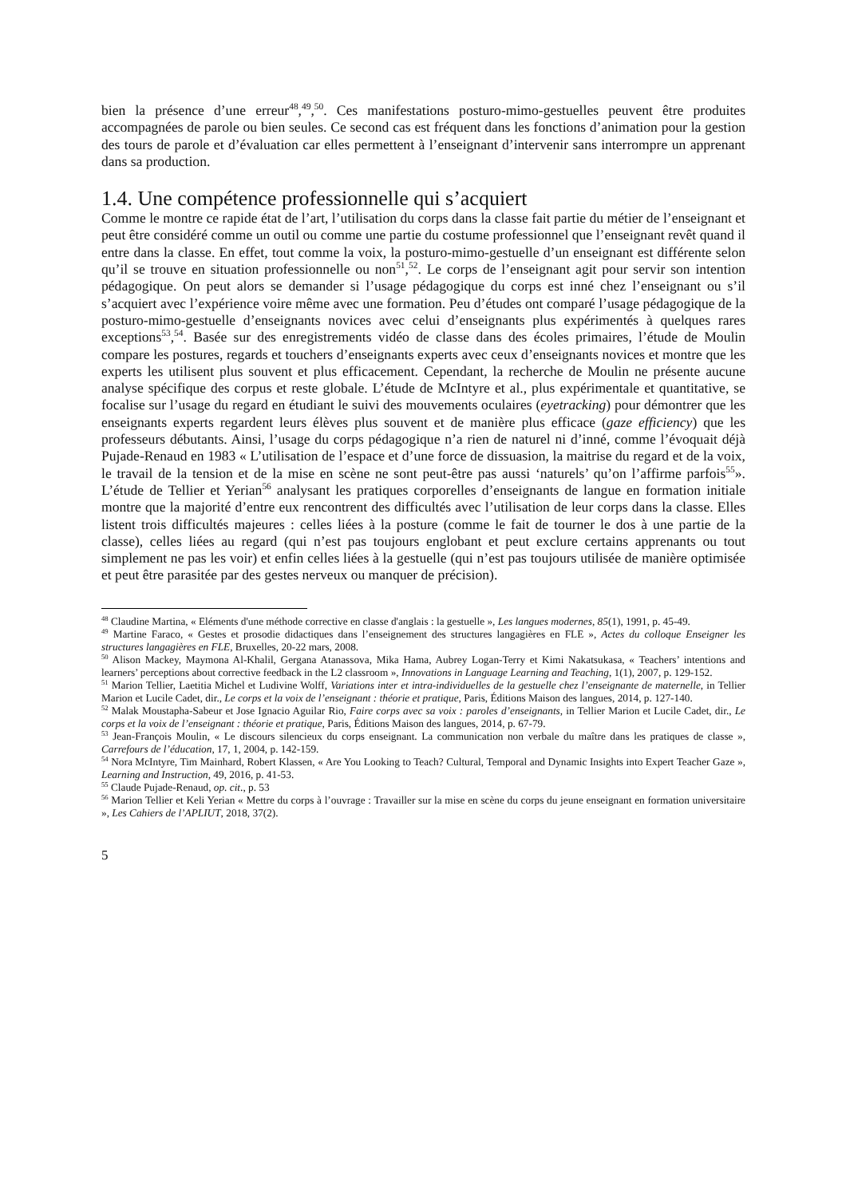bien la présence d’une erreur<sup>48</sup>,<sup>49</sup>,<sup>50</sup>. Ces manifestations posturo-mimo-gestuelles peuvent être produites accompagnées de parole ou bien seules. Ce second cas est fréquent dans les fonctions d’animation pour la gestion des tours de parole et d’évaluation car elles permettent à l’enseignant d’intervenir sans interrompre un apprenant dans sa production.
1.4. Une compétence professionnelle qui s’acquiert
Comme le montre ce rapide état de l’art, l’utilisation du corps dans la classe fait partie du métier de l’enseignant et peut être considéré comme un outil ou comme une partie du costume professionnel que l’enseignant revêt quand il entre dans la classe. En effet, tout comme la voix, la posturo-mimo-gestuelle d’un enseignant est différente selon qu’il se trouve en situation professionnelle ou non<sup>51</sup>,<sup>52</sup>. Le corps de l’enseignant agit pour servir son intention pédagogique. On peut alors se demander si l’usage pédagogique du corps est inné chez l’enseignant ou s’il s’acquiert avec l’expérience voire même avec une formation. Peu d’études ont comparé l’usage pédagogique de la posturo-mimo-gestuelle d’enseignants novices avec celui d’enseignants plus expérimentés à quelques rares exceptions<sup>53</sup>,<sup>54</sup>. Basée sur des enregistrements vidéo de classe dans des écoles primaires, l’étude de Moulin compare les postures, regards et touchers d’enseignants experts avec ceux d’enseignants novices et montre que les experts les utilisent plus souvent et plus efficacement. Cependant, la recherche de Moulin ne présente aucune analyse spécifique des corpus et reste globale. L’étude de McIntyre et al., plus expérimentale et quantitative, se focalise sur l’usage du regard en étudiant le suivi des mouvements oculaires (eyetracking) pour démontrer que les enseignants experts regardent leurs élèves plus souvent et de manière plus efficace (gaze efficiency) que les professeurs débutants. Ainsi, l’usage du corps pédagogique n’a rien de naturel ni d’inné, comme l’évoquait déjà Pujade-Renaud en 1983 « L’utilisation de l’espace et d’une force de dissuasion, la maitrise du regard et de la voix, le travail de la tension et de la mise en scène ne sont peut-être pas aussi ‘naturels’ qu’on l’affirme parfois<sup>55</sup>». L’étude de Tellier et Yerian<sup>56</sup> analysant les pratiques corporelles d’enseignants de langue en formation initiale montre que la majorité d’entre eux rencontrent des difficultés avec l’utilisation de leur corps dans la classe. Elles listent trois difficultés majeures : celles liées à la posture (comme le fait de tourner le dos à une partie de la classe), celles liées au regard (qui n’est pas toujours englobant et peut exclure certains apprenants ou tout simplement ne pas les voir) et enfin celles liées à la gestuelle (qui n’est pas toujours utilisée de manière optimisée et peut être parasitée par des gestes nerveux ou manquer de précision).
<sup>48</sup> Claudine Martina, « Eléments d'une méthode corrective en classe d'anglais : la gestuelle », Les langues modernes, 85(1), 1991, p. 45-49.
<sup>49</sup> Martine Faraco, « Gestes et prosodie didactiques dans l’enseignement des structures langagières en FLE », Actes du colloque Enseigner les structures langagières en FLE, Bruxelles, 20-22 mars, 2008.
<sup>50</sup> Alison Mackey, Maymona Al-Khalil, Gergana Atanassova, Mika Hama, Aubrey Logan-Terry et Kimi Nakatsukasa, « Teachers’ intentions and learners’ perceptions about corrective feedback in the L2 classroom », Innovations in Language Learning and Teaching, 1(1), 2007, p. 129-152.
<sup>51</sup> Marion Tellier, Laetitia Michel et Ludivine Wolff, Variations inter et intra-individuelles de la gestuelle chez l’enseignante de maternelle, in Tellier Marion et Lucile Cadet, dir., Le corps et la voix de l’enseignant : théorie et pratique, Paris, Éditions Maison des langues, 2014, p. 127-140.
<sup>52</sup> Malak Moustapha-Sabeur et Jose Ignacio Aguilar Rio, Faire corps avec sa voix : paroles d’enseignants, in Tellier Marion et Lucile Cadet, dir., Le corps et la voix de l’enseignant : théorie et pratique, Paris, Éditions Maison des langues, 2014, p. 67-79.
<sup>53</sup> Jean-François Moulin, « Le discours silencieux du corps enseignant. La communication non verbale du maître dans les pratiques de classe », Carrefours de l’éducation, 17, 1, 2004, p. 142-159.
<sup>54</sup> Nora McIntyre, Tim Mainhard, Robert Klassen, « Are You Looking to Teach? Cultural, Temporal and Dynamic Insights into Expert Teacher Gaze », Learning and Instruction, 49, 2016, p. 41-53.
<sup>55</sup> Claude Pujade-Renaud, op. cit., p. 53
<sup>56</sup> Marion Tellier et Keli Yerian « Mettre du corps à l’ouvrage : Travailler sur la mise en scène du corps du jeune enseignant en formation universitaire », Les Cahiers de l’APLIUT, 2018, 37(2).
5